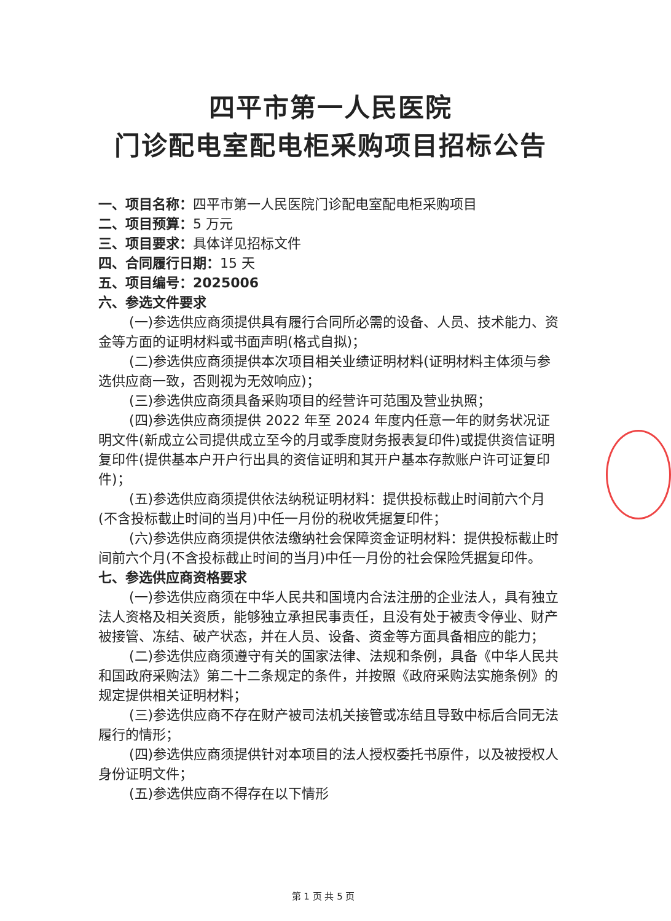四平市第一人民医院
门诊配电室配电柜采购项目招标公告
一、项目名称：四平市第一人民医院门诊配电室配电柜采购项目
二、项目预算：5 万元
三、项目要求：具体详见招标文件
四、合同履行日期：15 天
五、项目编号：2025006
六、参选文件要求
(一)参选供应商须提供具有履行合同所必需的设备、人员、技术能力、资金等方面的证明材料或书面声明(格式自拟)；
(二)参选供应商须提供本次项目相关业绩证明材料(证明材料主体须与参选供应商一致，否则视为无效响应)；
(三)参选供应商须具备采购项目的经营许可范围及营业执照；
(四)参选供应商须提供 2022 年至 2024 年度内任意一年的财务状况证明文件(新成立公司提供成立至今的月或季度财务报表复印件)或提供资信证明复印件(提供基本户开户行出具的资信证明和其开户基本存款账户许可证复印件)；
(五)参选供应商须提供依法纳税证明材料：提供投标截止时间前六个月(不含投标截止时间的当月)中任一月份的税收凭据复印件；
(六)参选供应商须提供依法缴纳社会保障资金证明材料：提供投标截止时间前六个月(不含投标截止时间的当月)中任一月份的社会保险凭据复印件。
七、参选供应商资格要求
(一)参选供应商须在中华人民共和国境内合法注册的企业法人，具有独立法人资格及相关资质，能够独立承担民事责任，且没有处于被责令停业、财产被接管、冻结、破产状态，并在人员、设备、资金等方面具备相应的能力；
(二)参选供应商须遵守有关的国家法律、法规和条例，具备《中华人民共和国政府采购法》第二十二条规定的条件，并按照《政府采购法实施条例》的规定提供相关证明材料；
(三)参选供应商不存在财产被司法机关接管或冻结且导致中标后合同无法履行的情形；
(四)参选供应商须提供针对本项目的法人授权委托书原件，以及被授权人身份证明文件；
(五)参选供应商不得存在以下情形
第 1 页 共 5 页